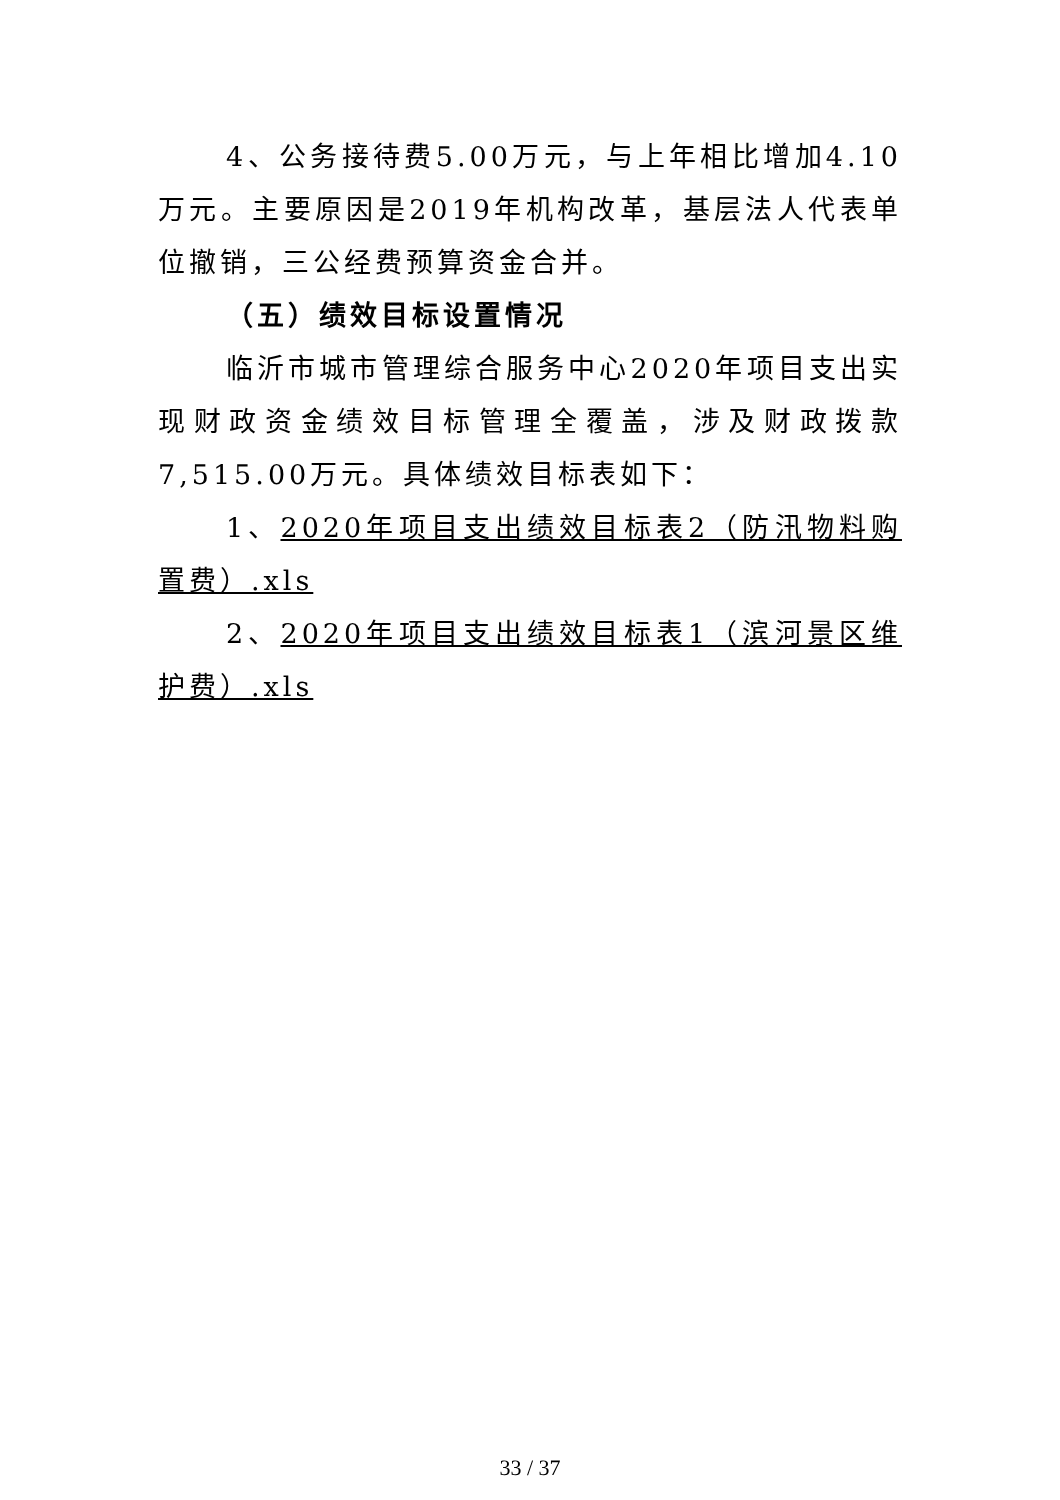4、公务接待费5.00万元，与上年相比增加4.10万元。主要原因是2019年机构改革，基层法人代表单位撤销，三公经费预算资金合并。
（五）绩效目标设置情况
临沂市城市管理综合服务中心2020年项目支出实现财政资金绩效目标管理全覆盖，涉及财政拨款7,515.00万元。具体绩效目标表如下：
1、2020年项目支出绩效目标表2（防汛物料购置费）.xls
2、2020年项目支出绩效目标表1（滨河景区维护费）.xls
33 / 37